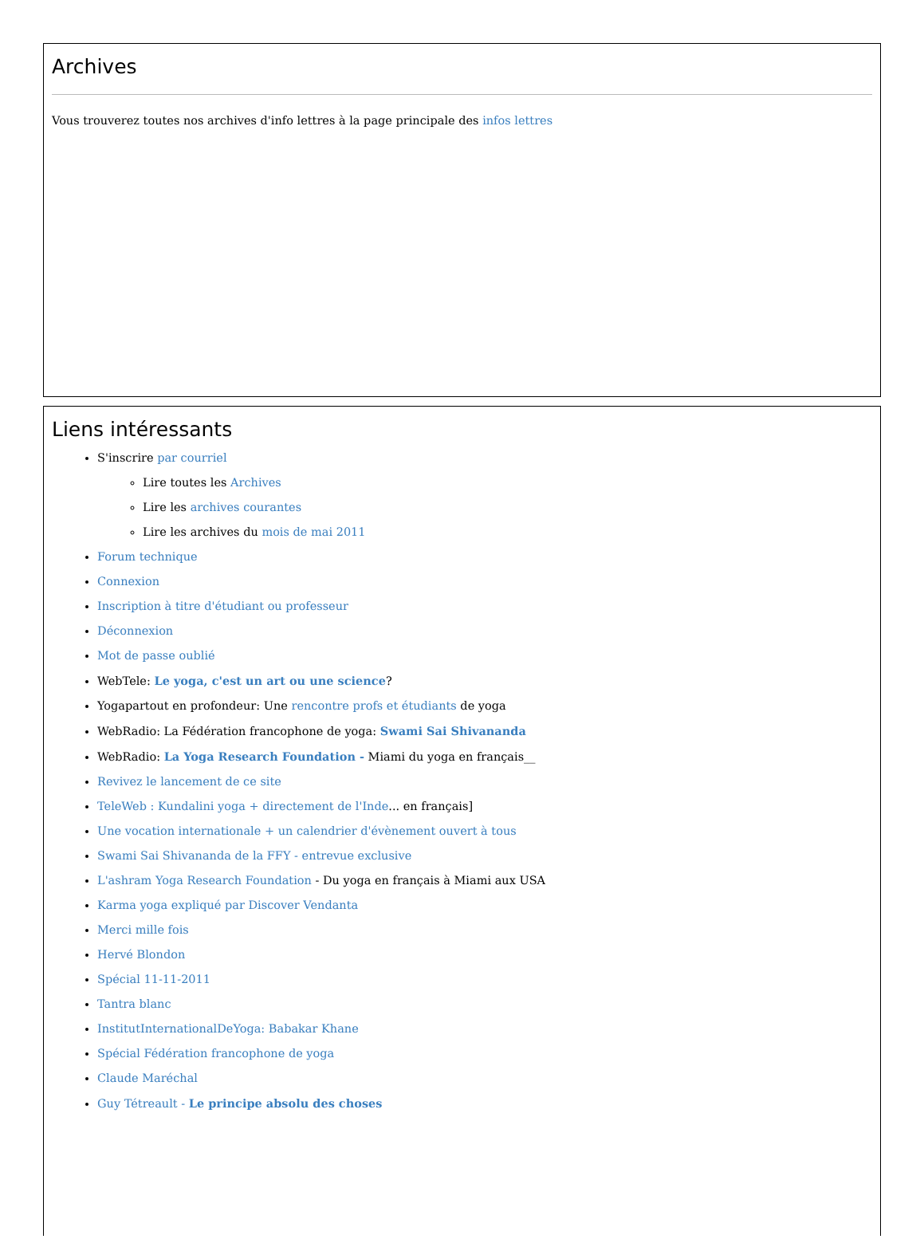Archives
Vous trouverez toutes nos archives d'info lettres à la page principale des infos lettres
Liens intéressants
S'inscrire par courriel
Lire toutes les Archives
Lire les archives courantes
Lire les archives du mois de mai 2011
Forum technique
Connexion
Inscription à titre d'étudiant ou professeur
Déconnexion
Mot de passe oublié
WebTele: Le yoga, c'est un art ou une science?
Yogapartout en profondeur: Une rencontre profs et étudiants de yoga
WebRadio: La Fédération francophone de yoga: Swami Sai Shivananda
WebRadio: La Yoga Research Foundation - Miami du yoga en français__
Revivez le lancement de ce site
TeleWeb : Kundalini yoga + directement de l'Inde... en français]
Une vocation internationale + un calendrier d'évènement ouvert à tous
Swami Sai Shivananda de la FFY - entrevue exclusive
L'ashram Yoga Research Foundation - Du yoga en français à Miami aux USA
Karma yoga expliqué par Discover Vendanta
Merci mille fois
Hervé Blondon
Spécial 11-11-2011
Tantra blanc
InstitutInternationalDeYoga: Babakar Khane
Spécial Fédération francophone de yoga
Claude Maréchal
Guy Tétreault - Le principe absolu des choses